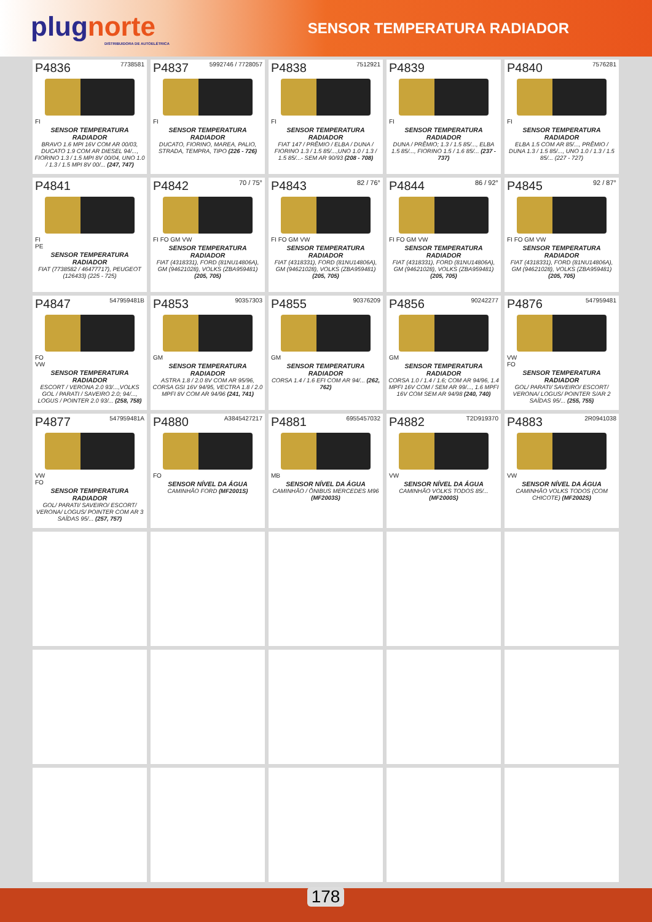plugnorte
DISTRIBUIDORA DE AUTOELÉTRICA
SENSOR TEMPERATURA RADIADOR
P4836 7738581
FI
SENSOR TEMPERATURA RADIADOR
BRAVO 1.6 MPI 16V COM AR 00/03, DUCATO 1.9 COM AR DIESEL 94/..., FIORINO 1.3 / 1.5 MPI 8V 00/04, UNO 1.0 / 1.3 / 1.5 MPI 8V 00/... (247, 747)
P4837 5992746 / 7728057
FI
SENSOR TEMPERATURA RADIADOR
DUCATO, FIORINO, MAREA, PALIO, STRADA, TEMPRA, TIPO (226 - 726)
P4838 7512921
FI
SENSOR TEMPERATURA RADIADOR
FIAT 147 / PRÊMIO / ELBA / DUNA / FIORINO 1.3 / 1.5 85/...,UNO 1.0 / 1.3 / 1.5 85/...- SEM AR 90/93 (208 - 708)
P4839
FI
SENSOR TEMPERATURA RADIADOR
DUNA / PRÊMIO; 1.3 / 1.5 85/..., ELBA 1.5 85/..., FIORINO 1.5 / 1.6 85/... (237 - 737)
P4840 7576281
FI
SENSOR TEMPERATURA RADIADOR
ELBA 1.5 COM AR 85/..., PRÊMIO / DUNA 1.3 / 1.5 85/..., UNO 1.0 / 1.3 / 1.5 85/... (227 - 727)
P4841
FI
PE
SENSOR TEMPERATURA RADIADOR
FIAT (7738582 / 46477717), PEUGEOT (126433) (225 - 725)
P4842 70 / 75°
FI FO GM VW
SENSOR TEMPERATURA RADIADOR
FIAT (4318331), FORD (81NU14806A), GM (94621028), VOLKS (ZBA959481) (205, 705)
P4843 82 / 76°
FI FO GM VW
SENSOR TEMPERATURA RADIADOR
FIAT (4318331), FORD (81NU14806A), GM (94621028), VOLKS (ZBA959481) (205, 705)
P4844 86 / 92°
FI FO GM VW
SENSOR TEMPERATURA RADIADOR
FIAT (4318331), FORD (81NU14806A), GM (94621028), VOLKS (ZBA959481) (205, 705)
P4845 92 / 87°
FI FO GM VW
SENSOR TEMPERATURA RADIADOR
FIAT (4318331), FORD (81NU14806A), GM (94621028), VOLKS (ZBA959481) (205, 705)
P4847 547959481B
FO
VW
SENSOR TEMPERATURA RADIADOR
ESCORT / VERONA 2.0 93/...,VOLKS GOL / PARATI / SAVEIRO 2.0; 94/..., LOGUS / POINTER 2.0 93/... (258, 758)
P4853 90357303
GM
SENSOR TEMPERATURA RADIADOR
ASTRA 1.8 / 2.0 8V COM AR 95/96, CORSA GSI 16V 94/95, VECTRA 1.8 / 2.0 MPFI 8V COM AR 94/96 (241, 741)
P4855 90376209
GM
SENSOR TEMPERATURA RADIADOR
CORSA 1.4 / 1.6 EFI COM AR 94/... (262, 762)
P4856 90242277
GM
SENSOR TEMPERATURA RADIADOR
CORSA 1.0 / 1.4 / 1.6; COM AR 94/96, 1.4 MPFI 16V COM / SEM AR 99/..., 1.6 MPFI 16V COM SEM AR 94/98 (240, 740)
P4876 547959481
VW
FO
SENSOR TEMPERATURA RADIADOR
GOL/ PARATI/ SAVEIRO/ ESCORT/ VERONA/ LOGUS/ POINTER S/AR 2 SAÍDAS 95/... (255, 755)
P4877 547959481A
VW
FO
SENSOR TEMPERATURA RADIADOR
GOL/ PARATI/ SAVEIRO/ ESCORT/ VERONA/ LOGUS/ POINTER COM AR 3 SAÍDAS 95/... (257, 757)
P4880 A3845427217
FO
SENSOR NÍVEL DA ÁGUA
CAMINHÃO FORD (MF2001S)
P4881 6955457032
MB
SENSOR NÍVEL DA ÁGUA
CAMINHÃO / ÔNIBUS MERCEDES M96 (MF2003S)
P4882 T2D919370
VW
SENSOR NÍVEL DA ÁGUA
CAMINHÃO VOLKS TODOS 85/... (MF2000S)
P4883 2R0941038
VW
SENSOR NÍVEL DA ÁGUA
CAMINHÃO VOLKS TODOS (COM CHICOTE) (MF2002S)
178